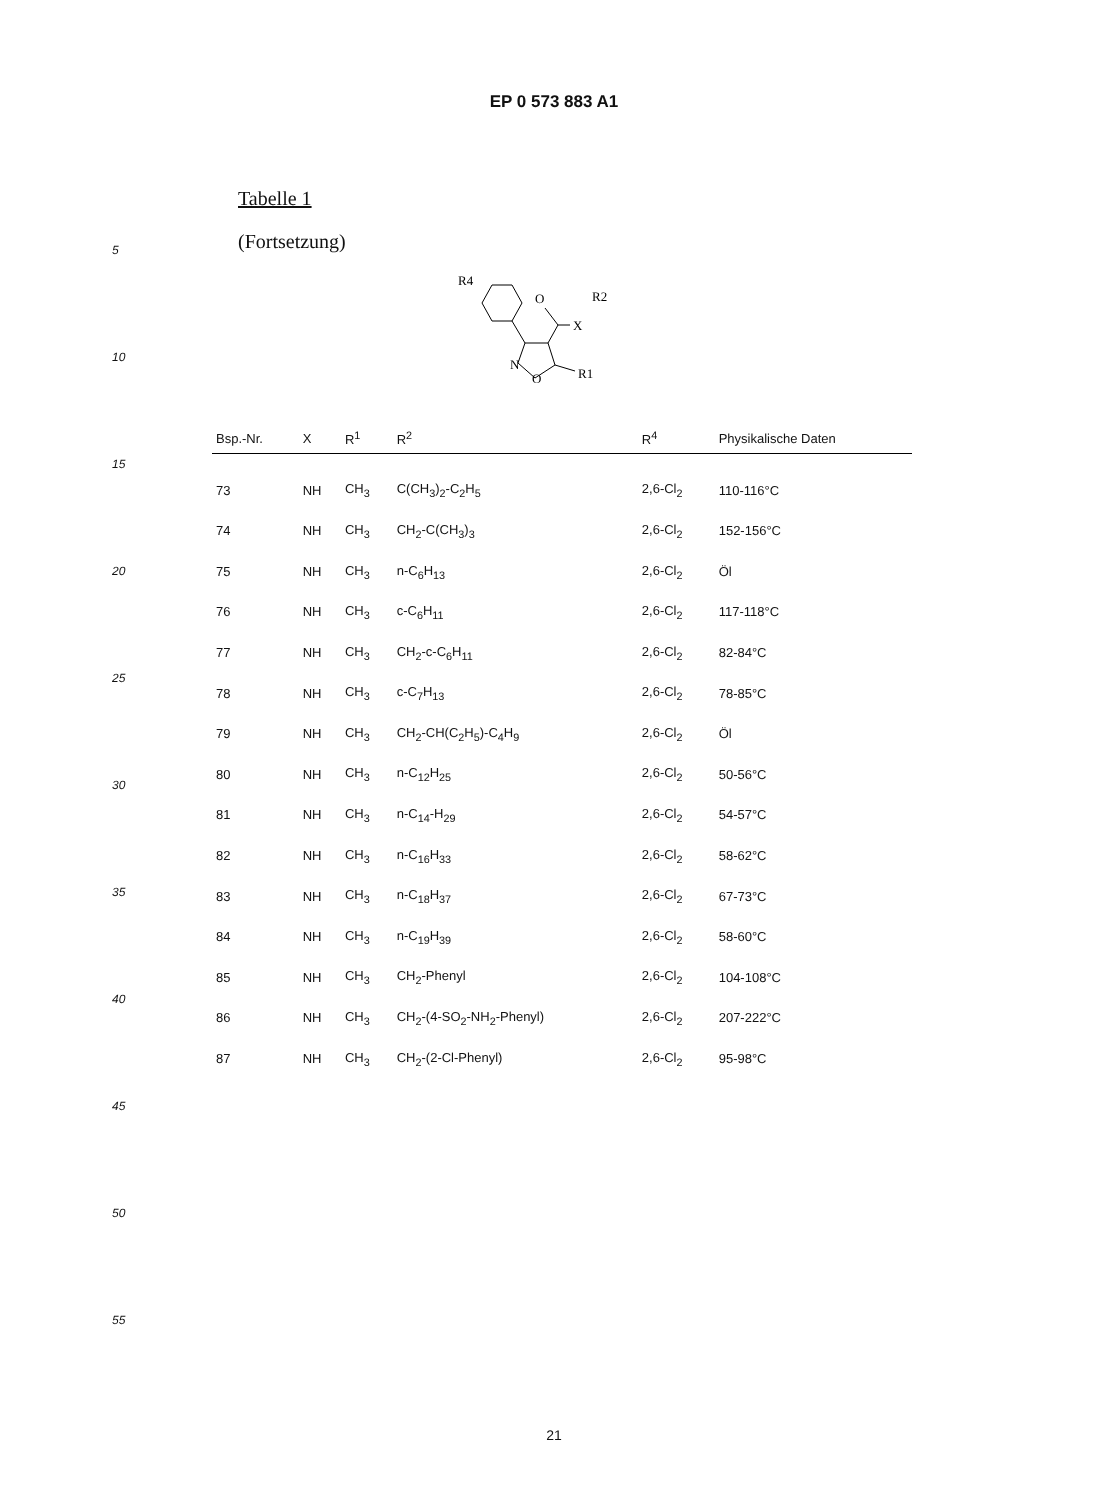EP 0 573 883 A1
Tabelle 1
(Fortsetzung)
R4
O
R2
X
N
O
R1
| Bsp.-Nr. | X | R<sup>1</sup> | R<sup>2</sup> | R<sup>4</sup> | Physikalische Daten |
| --- | --- | --- | --- | --- | --- |
| 73 | NH | CH<sub>3</sub> | C(CH<sub>3</sub>)<sub>2</sub>-C<sub>2</sub>H<sub>5</sub> | 2,6-Cl<sub>2</sub> | 110-116°C |
| 74 | NH | CH<sub>3</sub> | CH<sub>2</sub>-C(CH<sub>3</sub>)<sub>3</sub> | 2,6-Cl<sub>2</sub> | 152-156°C |
| 75 | NH | CH<sub>3</sub> | n-C<sub>6</sub>H<sub>13</sub> | 2,6-Cl<sub>2</sub> | Öl |
| 76 | NH | CH<sub>3</sub> | c-C<sub>6</sub>H<sub>11</sub> | 2,6-Cl<sub>2</sub> | 117-118°C |
| 77 | NH | CH<sub>3</sub> | CH<sub>2</sub>-c-C<sub>6</sub>H<sub>11</sub> | 2,6-Cl<sub>2</sub> | 82-84°C |
| 78 | NH | CH<sub>3</sub> | c-C<sub>7</sub>H<sub>13</sub> | 2,6-Cl<sub>2</sub> | 78-85°C |
| 79 | NH | CH<sub>3</sub> | CH<sub>2</sub>-CH(C<sub>2</sub>H<sub>5</sub>)-C<sub>4</sub>H<sub>9</sub> | 2,6-Cl<sub>2</sub> | Öl |
| 80 | NH | CH<sub>3</sub> | n-C<sub>12</sub>H<sub>25</sub> | 2,6-Cl<sub>2</sub> | 50-56°C |
| 81 | NH | CH<sub>3</sub> | n-C<sub>14</sub>-H<sub>29</sub> | 2,6-Cl<sub>2</sub> | 54-57°C |
| 82 | NH | CH<sub>3</sub> | n-C<sub>16</sub>H<sub>33</sub> | 2,6-Cl<sub>2</sub> | 58-62°C |
| 83 | NH | CH<sub>3</sub> | n-C<sub>18</sub>H<sub>37</sub> | 2,6-Cl<sub>2</sub> | 67-73°C |
| 84 | NH | CH<sub>3</sub> | n-C<sub>19</sub>H<sub>39</sub> | 2,6-Cl<sub>2</sub> | 58-60°C |
| 85 | NH | CH<sub>3</sub> | CH<sub>2</sub>-Phenyl | 2,6-Cl<sub>2</sub> | 104-108°C |
| 86 | NH | CH<sub>3</sub> | CH<sub>2</sub>-(4-SO<sub>2</sub>-NH<sub>2</sub>-Phenyl) | 2,6-Cl<sub>2</sub> | 207-222°C |
| 87 | NH | CH<sub>3</sub> | CH<sub>2</sub>-(2-Cl-Phenyl) | 2,6-Cl<sub>2</sub> | 95-98°C |
5
10
15
20
25
30
35
40
45
50
55
21